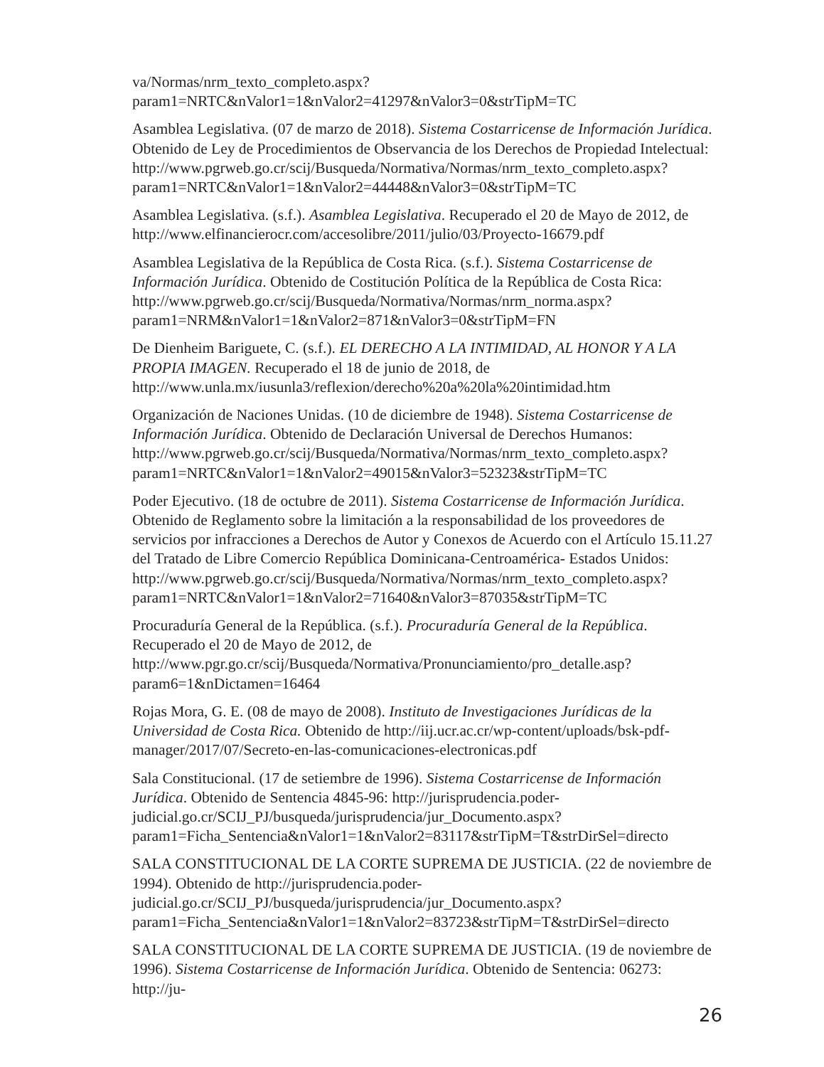va/Normas/nrm_texto_completo.aspx?param1=NRTC&nValor1=1&nValor2=41297&nValor3=0&strTipM=TC
Asamblea Legislativa. (07 de marzo de 2018). Sistema Costarricense de Información Jurídica. Obtenido de Ley de Procedimientos de Observancia de los Derechos de Propiedad Intelectual: http://www.pgrweb.go.cr/scij/Busqueda/Normativa/Normas/nrm_texto_completo.aspx?param1=NRTC&nValor1=1&nValor2=44448&nValor3=0&strTipM=TC
Asamblea Legislativa. (s.f.). Asamblea Legislativa. Recuperado el 20 de Mayo de 2012, de http://www.elfinancierocr.com/accesolibre/2011/julio/03/Proyecto-16679.pdf
Asamblea Legislativa de la República de Costa Rica. (s.f.). Sistema Costarricense de Información Jurídica. Obtenido de Costitución Política de la República de Costa Rica: http://www.pgrweb.go.cr/scij/Busqueda/Normativa/Normas/nrm_norma.aspx?param1=NRM&nValor1=1&nValor2=871&nValor3=0&strTipM=FN
De Dienheim Bariguete, C. (s.f.). EL DERECHO A LA INTIMIDAD, AL HONOR Y A LA PROPIA IMAGEN. Recuperado el 18 de junio de 2018, de http://www.unla.mx/iusunla3/reflexion/derecho%20a%20la%20intimidad.htm
Organización de Naciones Unidas. (10 de diciembre de 1948). Sistema Costarricense de Información Jurídica. Obtenido de Declaración Universal de Derechos Humanos: http://www.pgrweb.go.cr/scij/Busqueda/Normativa/Normas/nrm_texto_completo.aspx?param1=NRTC&nValor1=1&nValor2=49015&nValor3=52323&strTipM=TC
Poder Ejecutivo. (18 de octubre de 2011). Sistema Costarricense de Información Jurídica. Obtenido de Reglamento sobre la limitación a la responsabilidad de los proveedores de servicios por infracciones a Derechos de Autor y Conexos de Acuerdo con el Artículo 15.11.27 del Tratado de Libre Comercio República Dominicana-Centroamérica- Estados Unidos: http://www.pgrweb.go.cr/scij/Busqueda/Normativa/Normas/nrm_texto_completo.aspx?param1=NRTC&nValor1=1&nValor2=71640&nValor3=87035&strTipM=TC
Procuraduría General de la República. (s.f.). Procuraduría General de la República. Recuperado el 20 de Mayo de 2012, de http://www.pgr.go.cr/scij/Busqueda/Normativa/Pronunciamiento/pro_detalle.asp?param6=1&nDictamen=16464
Rojas Mora, G. E. (08 de mayo de 2008). Instituto de Investigaciones Jurídicas de la Universidad de Costa Rica. Obtenido de http://iij.ucr.ac.cr/wp-content/uploads/bsk-pdf-manager/2017/07/Secreto-en-las-comunicaciones-electronicas.pdf
Sala Constitucional. (17 de setiembre de 1996). Sistema Costarricense de Información Jurídica. Obtenido de Sentencia 4845-96: http://jurisprudencia.poder-judicial.go.cr/SCIJ_PJ/busqueda/jurisprudencia/jur_Documento.aspx?param1=Ficha_Sentencia&nValor1=1&nValor2=83117&strTipM=T&strDirSel=directo
SALA CONSTITUCIONAL DE LA CORTE SUPREMA DE JUSTICIA. (22 de noviembre de 1994). Obtenido de http://jurisprudencia.poder-judicial.go.cr/SCIJ_PJ/busqueda/jurisprudencia/jur_Documento.aspx?param1=Ficha_Sentencia&nValor1=1&nValor2=83723&strTipM=T&strDirSel=directo
SALA CONSTITUCIONAL DE LA CORTE SUPREMA DE JUSTICIA. (19 de noviembre de 1996). Sistema Costarricense de Información Jurídica. Obtenido de Sentencia: 06273: http://ju-
26